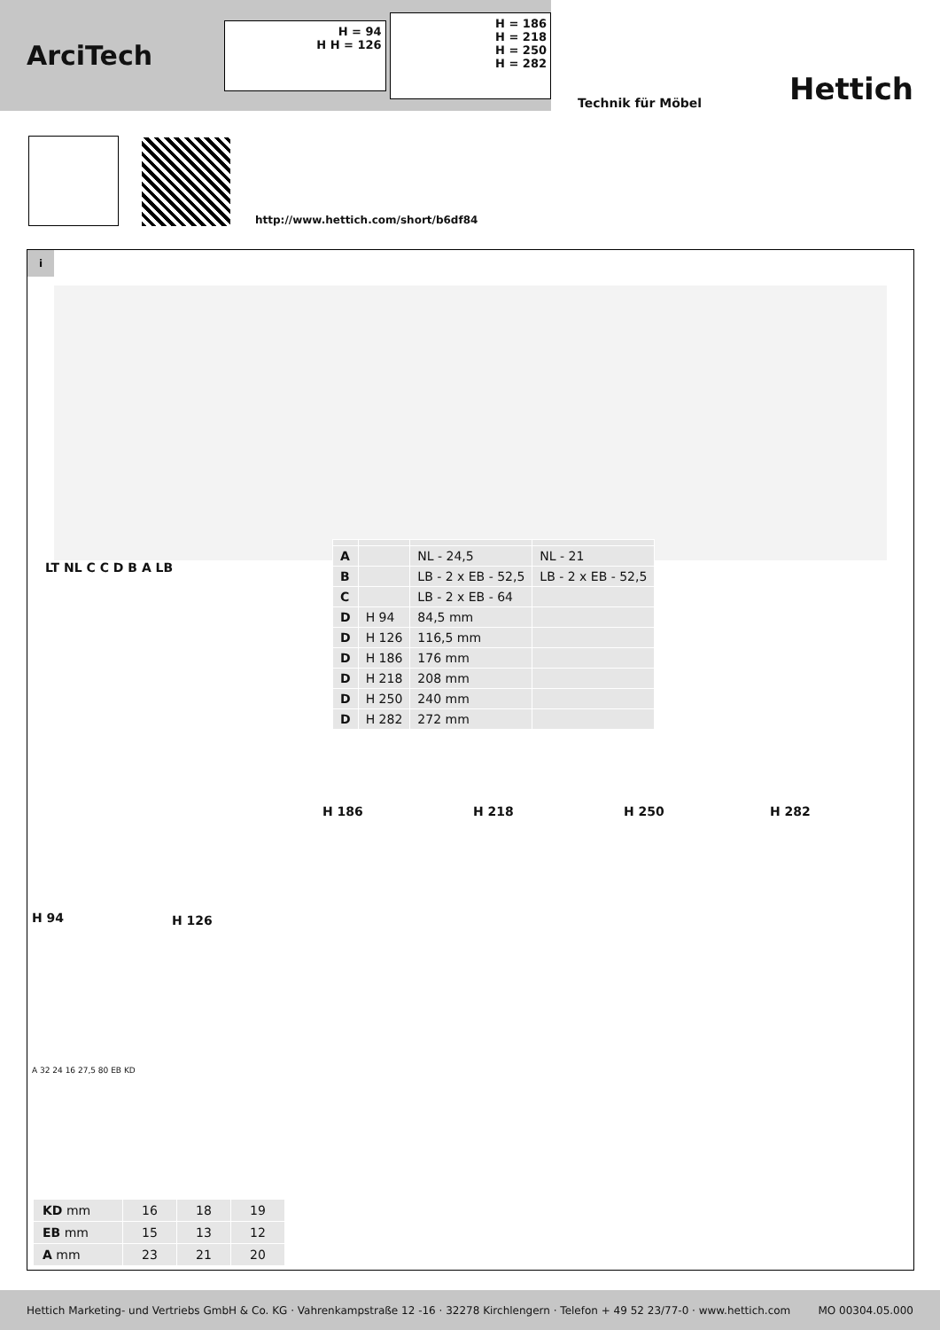ArciTech
H = 94
H H = 126
H = 186
H = 218
H = 250
H = 282
Technik für Möbel Hettich
http://www.hettich.com/short/b6df84
i
| A | | NL - 24,5 | NL - 21 |
| B | | LB - 2 x EB - 52,5 | LB - 2 x EB - 52,5 |
| C | | LB - 2 x EB - 64 | |
| D | H 94 | 84,5 mm | |
| D | H 126 | 116,5 mm | |
| D | H 186 | 176 mm | |
| D | H 218 | 208 mm | |
| D | H 250 | 240 mm | |
| D | H 282 | 272 mm | |
LT NL C C D B A LB
H 186 H 218 H 250 H 282
H 94 H 126
A 32 24 16 27,5 80 EB KD
| KD mm | 16 | 18 | 19 |
| EB mm | 15 | 13 | 12 |
| A mm | 23 | 21 | 20 |
Hettich Marketing- und Vertriebs GmbH & Co. KG · Vahrenkampstraße 12 -16 · 32278 Kirchlengern · Telefon + 49 52 23/77-0 · www.hettich.com MO 00304.05.000